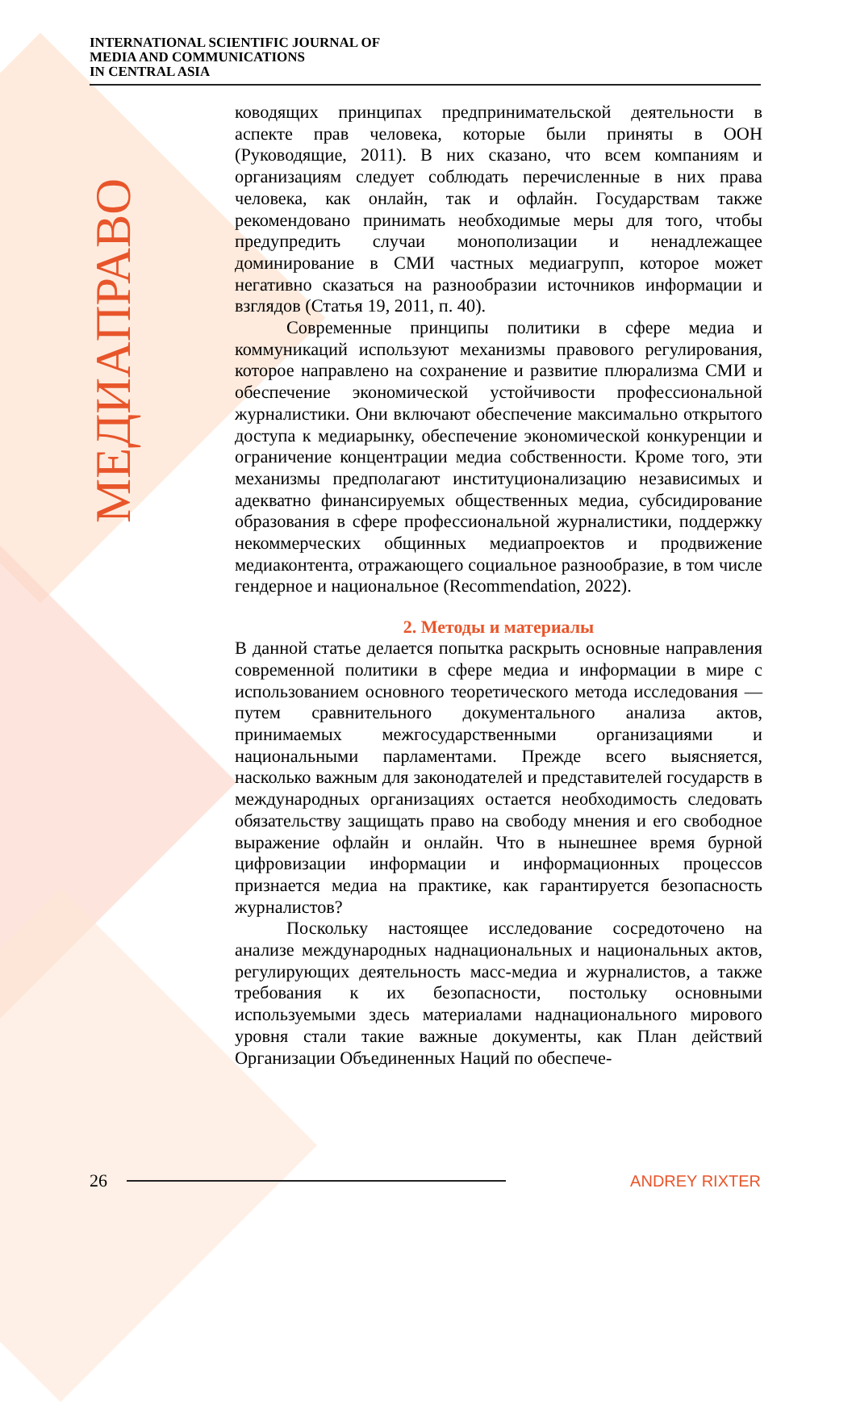INTERNATIONAL SCIENTIFIC JOURNAL OF
MEDIA AND COMMUNICATIONS
IN CENTRAL ASIA
МЕДИАПРАВО
ководящих принципах предпринимательской деятельности в аспекте прав человека, которые были приняты в ООН (Руководящие, 2011). В них сказано, что всем компаниям и организациям следует соблюдать перечисленные в них права человека, как онлайн, так и офлайн. Государствам также рекомендовано принимать необходимые меры для того, чтобы предупредить случаи монополизации и ненадлежащее доминирование в СМИ частных медиагрупп, которое может негативно сказаться на разнообразии источников информации и взглядов (Статья 19, 2011, п. 40).
Современные принципы политики в сфере медиа и коммуникаций используют механизмы правового регулирования, которое направлено на сохранение и развитие плюрализма СМИ и обеспечение экономической устойчивости профессиональной журналистики. Они включают обеспечение максимально открытого доступа к медиарынку, обеспечение экономической конкуренции и ограничение концентрации медиа собственности. Кроме того, эти механизмы предполагают институционализацию независимых и адекватно финансируемых общественных медиа, субсидирование образования в сфере профессиональной журналистики, поддержку некоммерческих общинных медиапроектов и продвижение медиаконтента, отражающего социальное разнообразие, в том числе гендерное и национальное (Recommendation, 2022).
2. Методы и материалы
В данной статье делается попытка раскрыть основные направления современной политики в сфере медиа и информации в мире с использованием основного теоретического метода исследования — путем сравнительного документального анализа актов, принимаемых межгосударственными организациями и национальными парламентами. Прежде всего выясняется, насколько важным для законодателей и представителей государств в международных организациях остается необходимость следовать обязательству защищать право на свободу мнения и его свободное выражение офлайн и онлайн. Что в нынешнее время бурной цифровизации информации и информационных процессов признается медиа на практике, как гарантируется безопасность журналистов?
Поскольку настоящее исследование сосредоточено на анализе международных наднациональных и национальных актов, регулирующих деятельность масс-медиа и журналистов, а также требования к их безопасности, постольку основными используемыми здесь материалами наднационального мирового уровня стали такие важные документы, как План действий Организации Объединенных Наций по обеспече-
26 ANDREY RIXTER